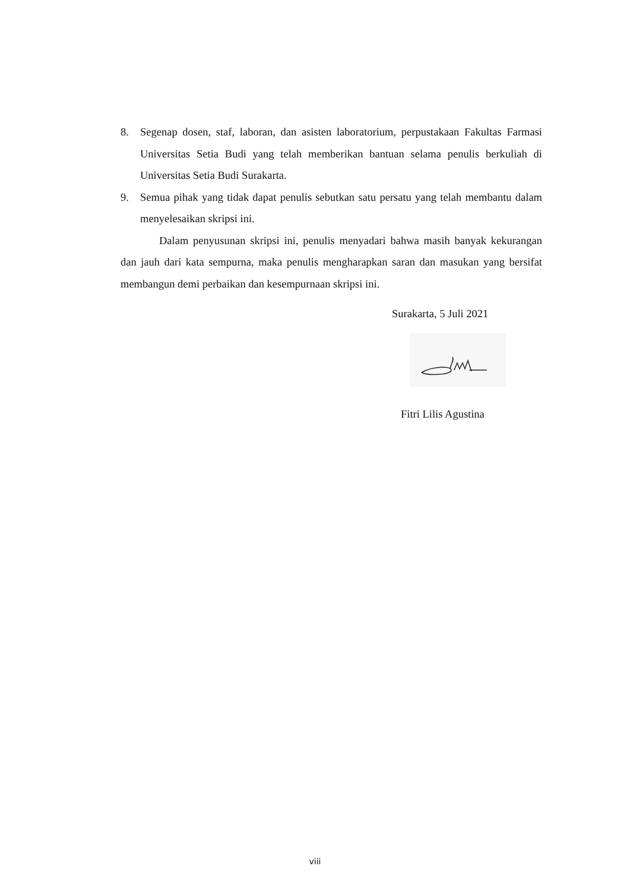8. Segenap dosen, staf, laboran, dan asisten laboratorium, perpustakaan Fakultas Farmasi Universitas Setia Budi yang telah memberikan bantuan selama penulis berkuliah di Universitas Setia Budi Surakarta.
9. Semua pihak yang tidak dapat penulis sebutkan satu persatu yang telah membantu dalam menyelesaikan skripsi ini.
Dalam penyusunan skripsi ini, penulis menyadari bahwa masih banyak kekurangan dan jauh dari kata sempurna, maka penulis mengharapkan saran dan masukan yang bersifat membangun demi perbaikan dan kesempurnaan skripsi ini.
Surakarta, 5 Juli 2021
Fitri Lilis Agustina
viii